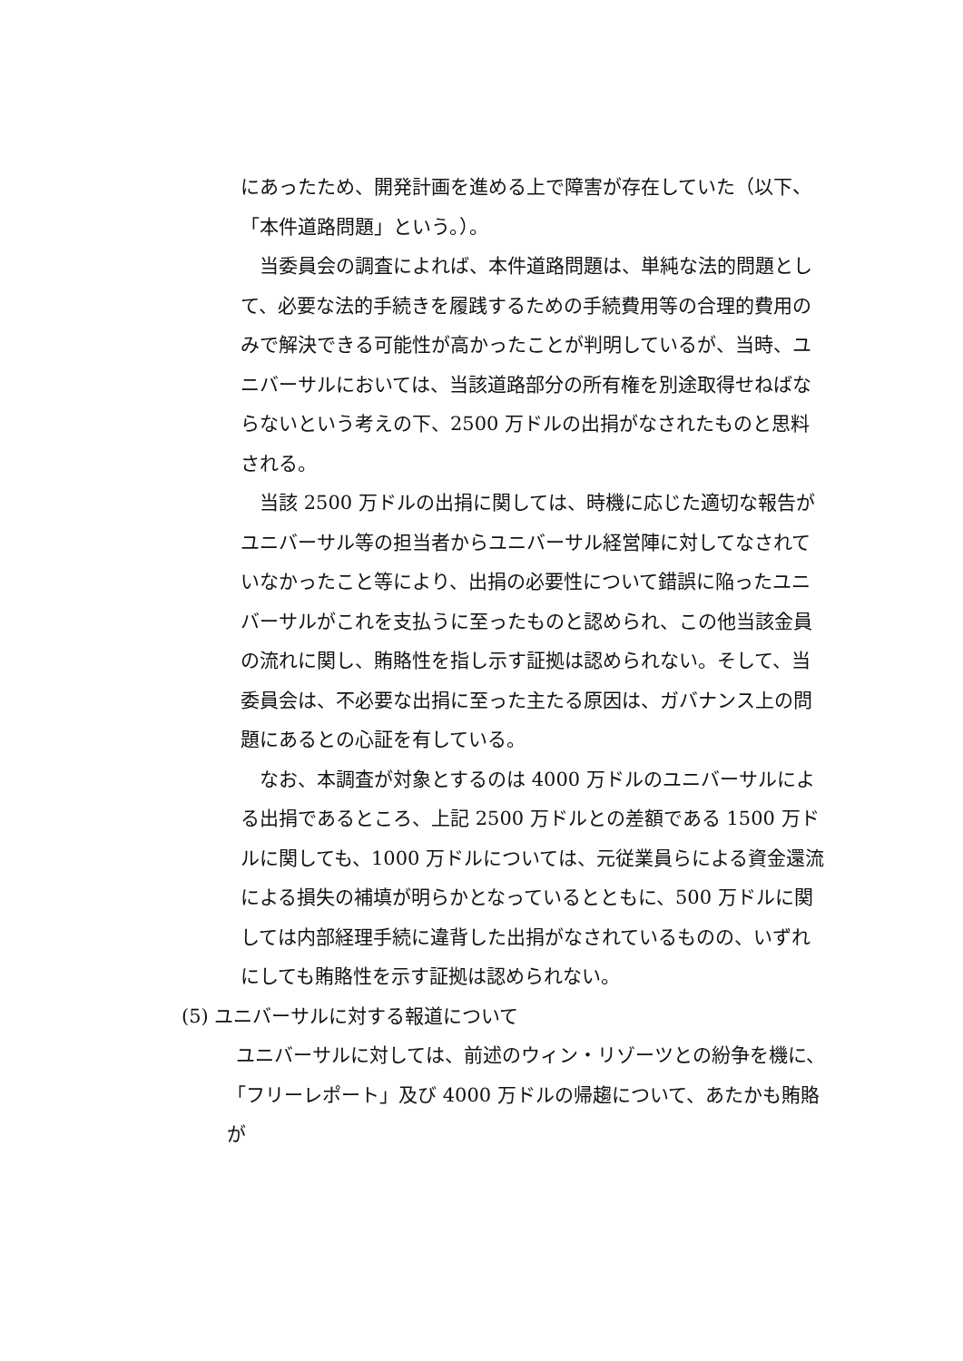にあったため、開発計画を進める上で障害が存在していた（以下、「本件道路問題」という。）。
当委員会の調査によれば、本件道路問題は、単純な法的問題として、必要な法的手続きを履践するための手続費用等の合理的費用のみで解決できる可能性が高かったことが判明しているが、当時、ユニバーサルにおいては、当該道路部分の所有権を別途取得せねばならないという考えの下、2500 万ドルの出捐がなされたものと思料される。
当該 2500 万ドルの出捐に関しては、時機に応じた適切な報告がユニバーサル等の担当者からユニバーサル経営陣に対してなされていなかったこと等により、出捐の必要性について錯誤に陥ったユニバーサルがこれを支払うに至ったものと認められ、この他当該金員の流れに関し、賄賂性を指し示す証拠は認められない。そして、当委員会は、不必要な出捐に至った主たる原因は、ガバナンス上の問題にあるとの心証を有している。
なお、本調査が対象とするのは 4000 万ドルのユニバーサルによる出捐であるところ、上記 2500 万ドルとの差額である 1500 万ドルに関しても、1000 万ドルについては、元従業員らによる資金還流による損失の補填が明らかとなっているとともに、500 万ドルに関しては内部経理手続に違背した出捐がなされているものの、いずれにしても賄賂性を示す証拠は認められない。
(5) ユニバーサルに対する報道について
ユニバーサルに対しては、前述のウィン・リゾーツとの紛争を機に、「フリーレポート」及び 4000 万ドルの帰趨について、あたかも賄賂が